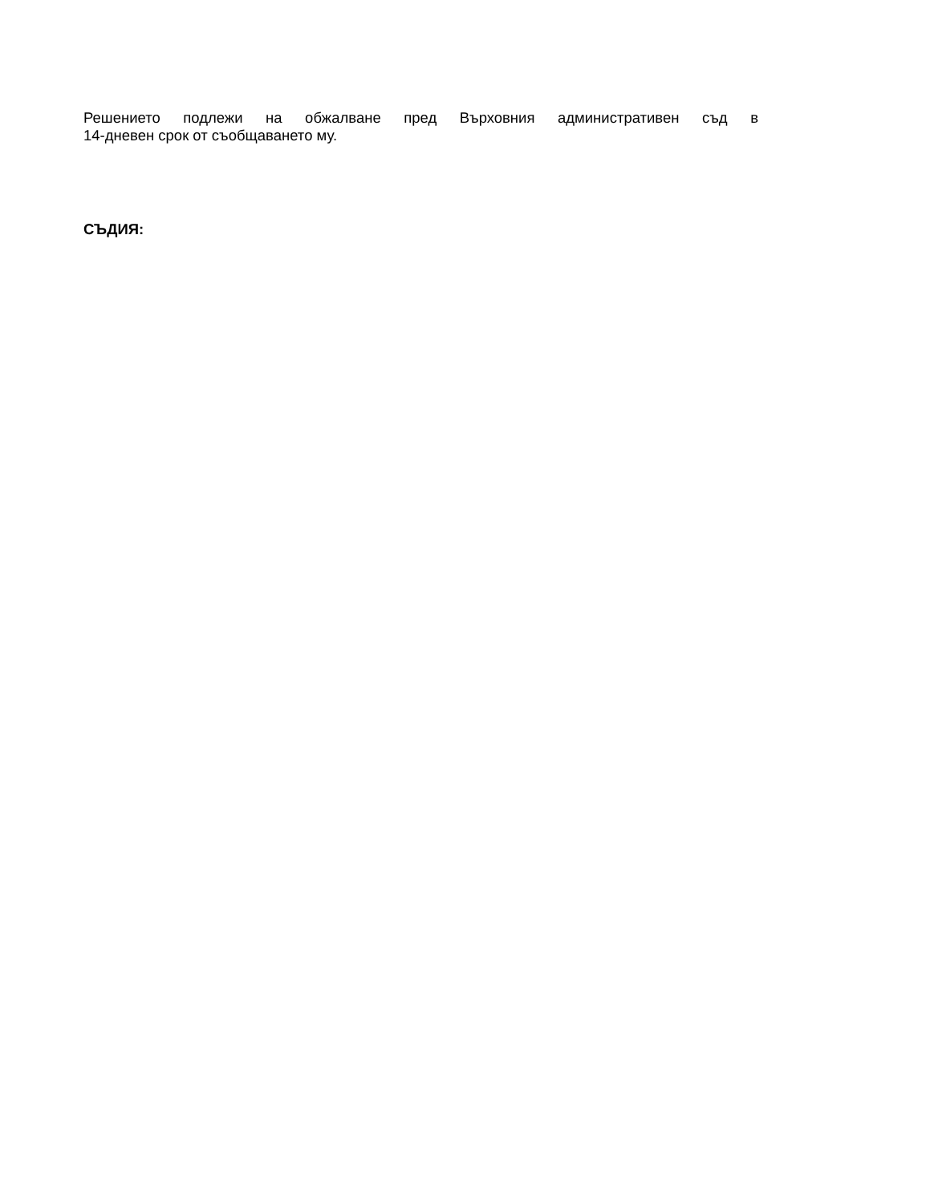Решението подлежи на обжалване пред Върховния административен съд в
14-дневен срок от съобщаването му.
СЪДИЯ: